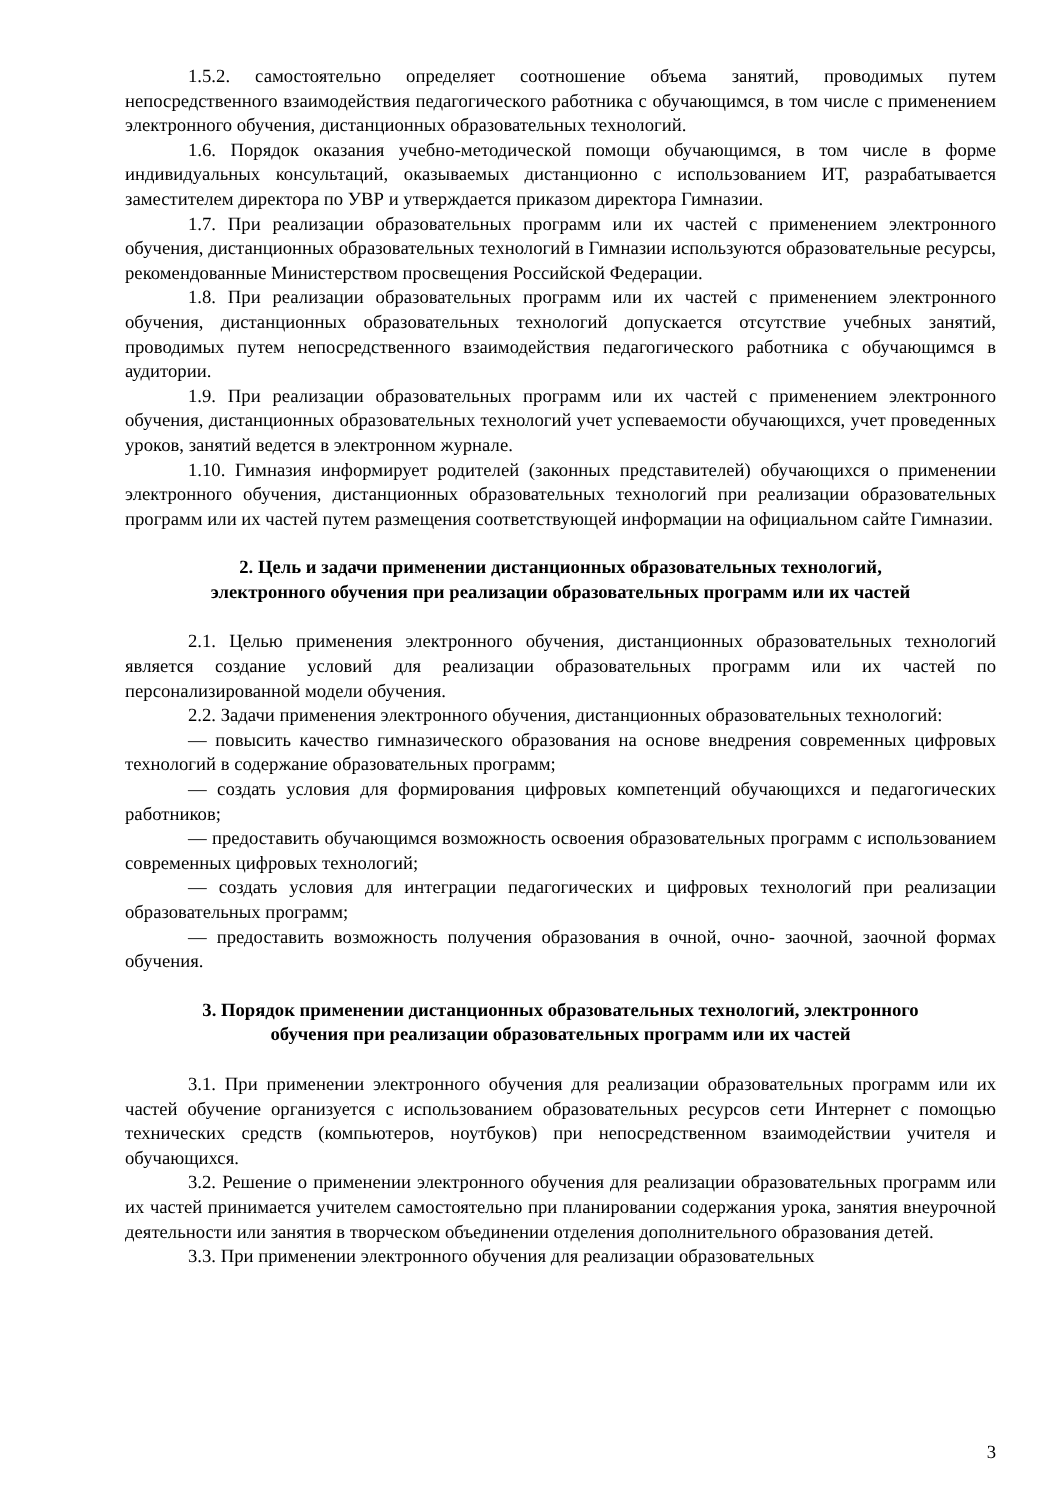1.5.2. самостоятельно определяет соотношение объема занятий, проводимых путем непосредственного взаимодействия педагогического работника с обучающимся, в том числе с применением электронного обучения, дистанционных образовательных технологий.
1.6. Порядок оказания учебно-методической помощи обучающимся, в том числе в форме индивидуальных консультаций, оказываемых дистанционно с использованием ИТ, разрабатывается заместителем директора по УВР и утверждается приказом директора Гимназии.
1.7. При реализации образовательных программ или их частей с применением электронного обучения, дистанционных образовательных технологий в Гимназии используются образовательные ресурсы, рекомендованные Министерством просвещения Российской Федерации.
1.8. При реализации образовательных программ или их частей с применением электронного обучения, дистанционных образовательных технологий допускается отсутствие учебных занятий, проводимых путем непосредственного взаимодействия педагогического работника с обучающимся в аудитории.
1.9. При реализации образовательных программ или их частей с применением электронного обучения, дистанционных образовательных технологий учет успеваемости обучающихся, учет проведенных уроков, занятий ведется в электронном журнале.
1.10. Гимназия информирует родителей (законных представителей) обучающихся о применении электронного обучения, дистанционных образовательных технологий при реализации образовательных программ или их частей путем размещения соответствующей информации на официальном сайте Гимназии.
2. Цель и задачи применении дистанционных образовательных технологий,
электронного обучения при реализации образовательных программ или их частей
2.1. Целью применения электронного обучения, дистанционных образовательных технологий является создание условий для реализации образовательных программ или их частей по персонализированной модели обучения.
2.2. Задачи применения электронного обучения, дистанционных образовательных технологий:
— повысить качество гимназического образования на основе внедрения современных цифровых технологий в содержание образовательных программ;
— создать условия для формирования цифровых компетенций обучающихся и педагогических работников;
— предоставить обучающимся возможность освоения образовательных программ с использованием современных цифровых технологий;
— создать условия для интеграции педагогических и цифровых технологий при реализации образовательных программ;
— предоставить возможность получения образования в очной, очно- заочной, заочной формах обучения.
3. Порядок применении дистанционных образовательных технологий, электронного
обучения при реализации образовательных программ или их частей
3.1. При применении электронного обучения для реализации образовательных программ или их частей обучение организуется с использованием образовательных ресурсов сети Интернет с помощью технических средств (компьютеров, ноутбуков) при непосредственном взаимодействии учителя и обучающихся.
3.2. Решение о применении электронного обучения для реализации образовательных программ или их частей принимается учителем самостоятельно при планировании содержания урока, занятия внеурочной деятельности или занятия в творческом объединении отделения дополнительного образования детей.
3.3. При применении электронного обучения для реализации образовательных
3